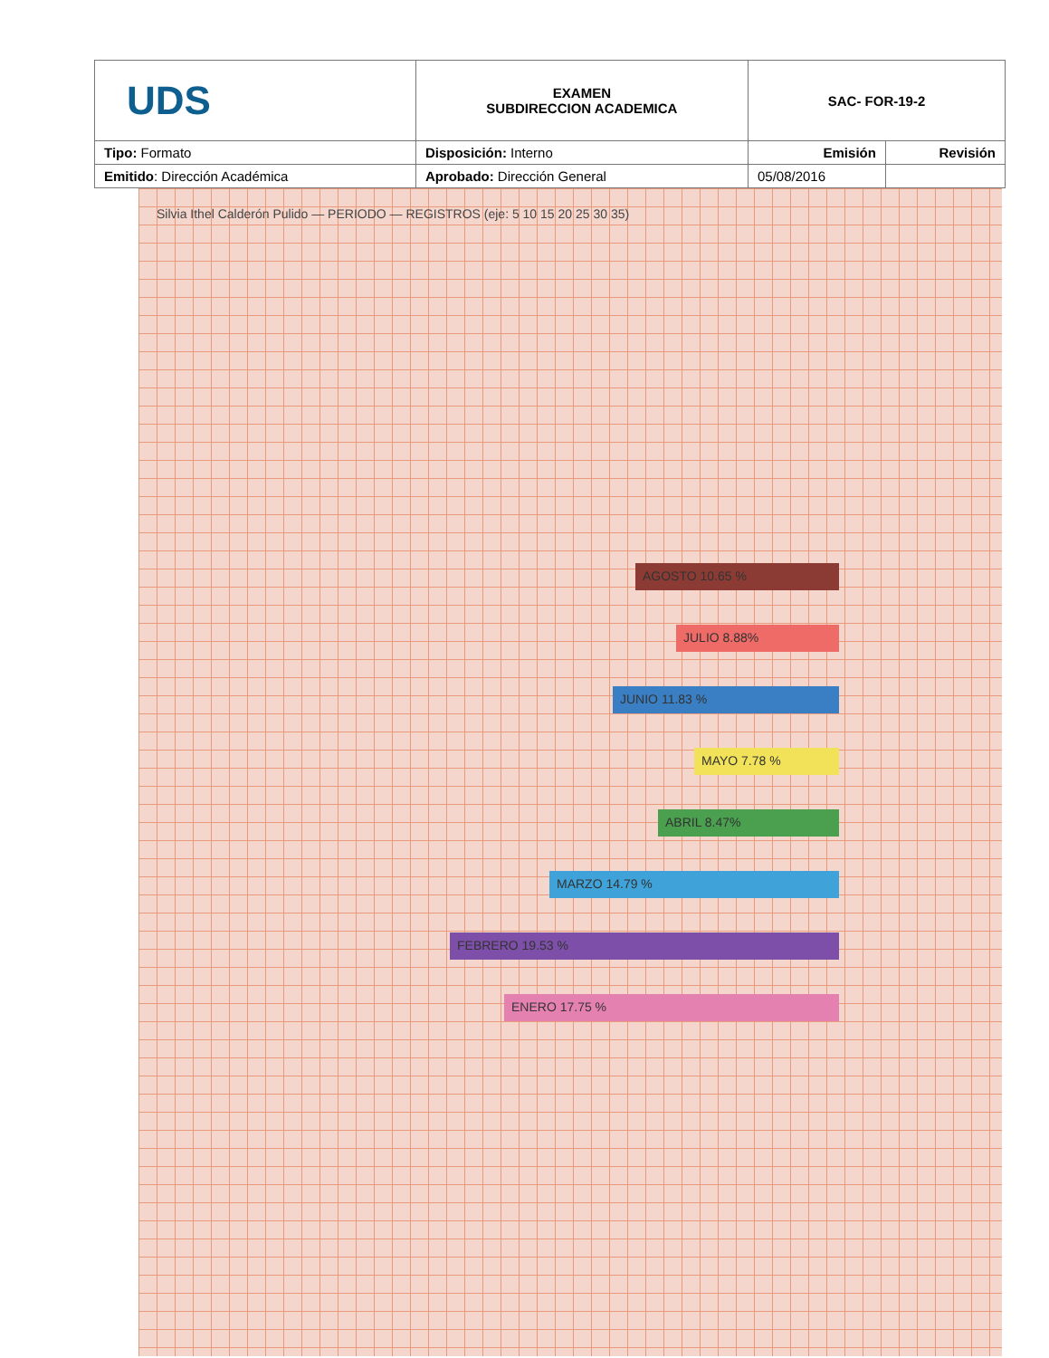| UDS | EXAMEN SUBDIRECCION ACADEMICA | SAC- FOR-19-2 | |
| Tipo: Formato | Disposición: Interno | Emisión | Revisión |
| Emitido : Dirección Académica | Aprobado: Dirección General | 05/08/2016 | |
Silvia Ithel Calderón Pulido — PERIODO — REGISTROS (eje: 5 10 15 20 25 30 35)
AGOSTO 10.65 %
JULIO 8.88%
JUNIO 11.83 %
MAYO 7.78 %
ABRIL 8.47%
MARZO 14.79 %
FEBRERO 19.53 %
ENERO 17.75 %